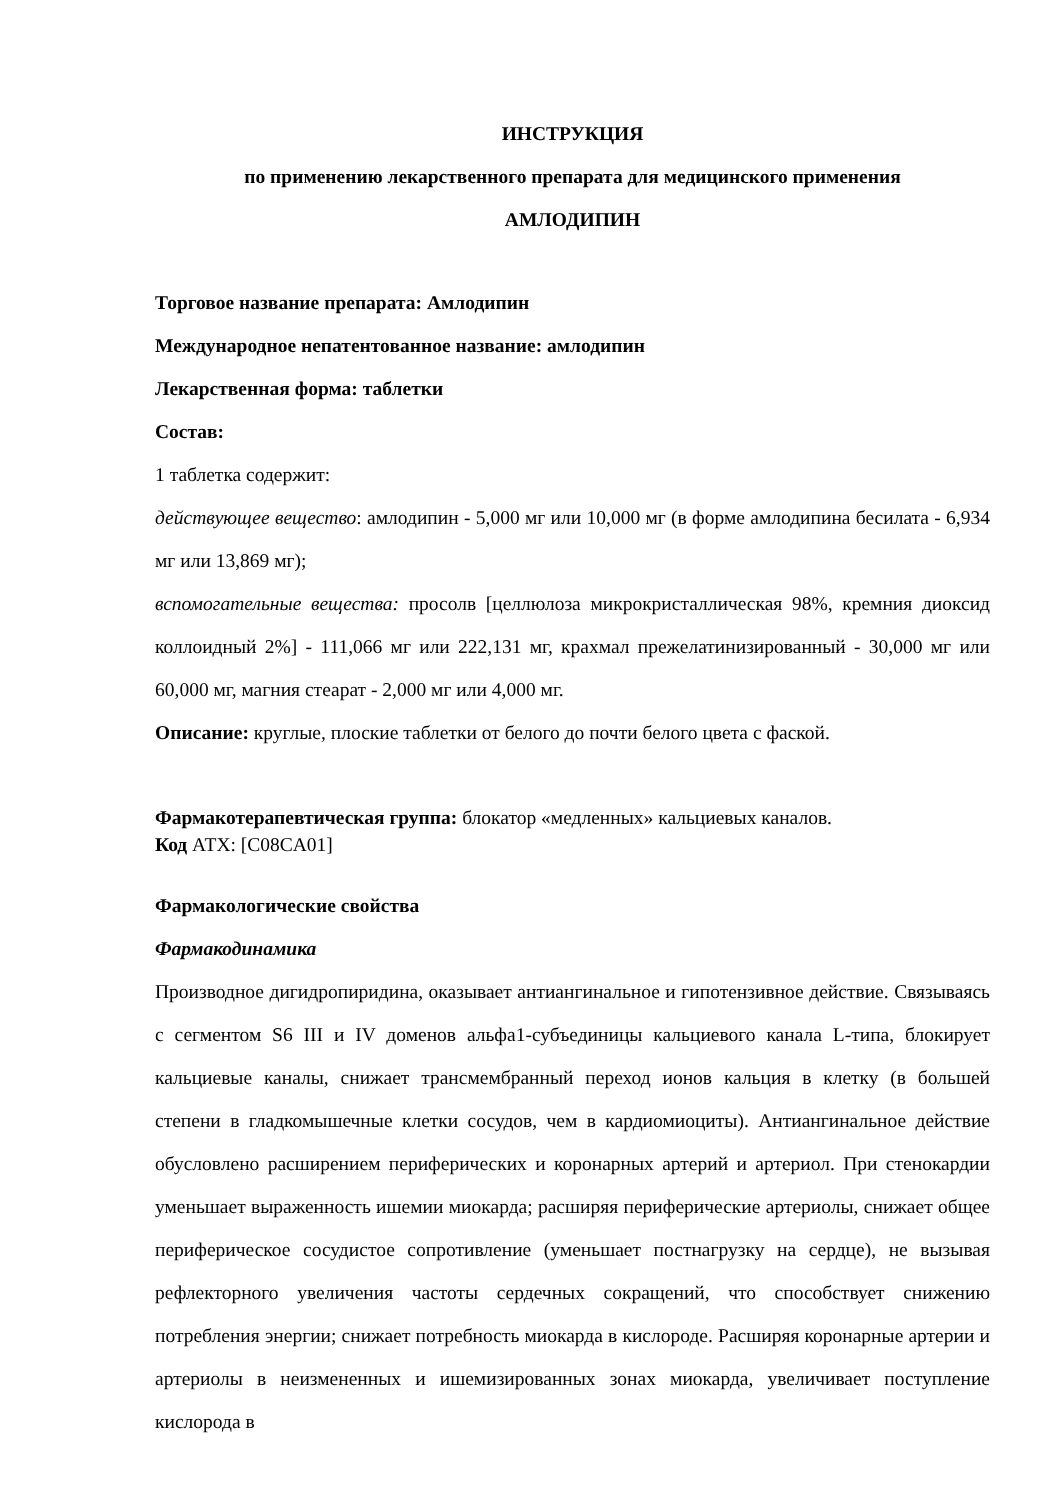ИНСТРУКЦИЯ
по применению лекарственного препарата для медицинского применения
АМЛОДИПИН
Торговое название препарата: Амлодипин
Международное непатентованное название: амлодипин
Лекарственная форма: таблетки
Состав:
1 таблетка содержит:
действующее вещество: амлодипин - 5,000 мг или 10,000 мг (в форме амлодипина бесилата - 6,934 мг или 13,869 мг);
вспомогательные вещества: просолв [целлюлоза микрокристаллическая 98%, кремния диоксид коллоидный 2%] - 111,066 мг или 222,131 мг, крахмал прежелатинизированный - 30,000 мг или 60,000 мг, магния стеарат - 2,000 мг или 4,000 мг.
Описание: круглые, плоские таблетки от белого до почти белого цвета с фаской.
Фармакотерапевтическая группа: блокатор «медленных» кальциевых каналов.
Код АТХ: [C08CA01]
Фармакологические свойства
Фармакодинамика
Производное дигидропиридина, оказывает антиангинальное и гипотензивное действие. Связываясь с сегментом S6 III и IV доменов альфа1-субъединицы кальциевого канала L-типа, блокирует кальциевые каналы, снижает трансмембранный переход ионов кальция в клетку (в большей степени в гладкомышечные клетки сосудов, чем в кардиомиоциты). Антиангинальное действие обусловлено расширением периферических и коронарных артерий и артериол. При стенокардии уменьшает выраженность ишемии миокарда; расширяя периферические артериолы, снижает общее периферическое сосудистое сопротивление (уменьшает постнагрузку на сердце), не вызывая рефлекторного увеличения частоты сердечных сокращений, что способствует снижению потребления энергии; снижает потребность миокарда в кислороде. Расширяя коронарные артерии и артериолы в неизмененных и ишемизированных зонах миокарда, увеличивает поступление кислорода в